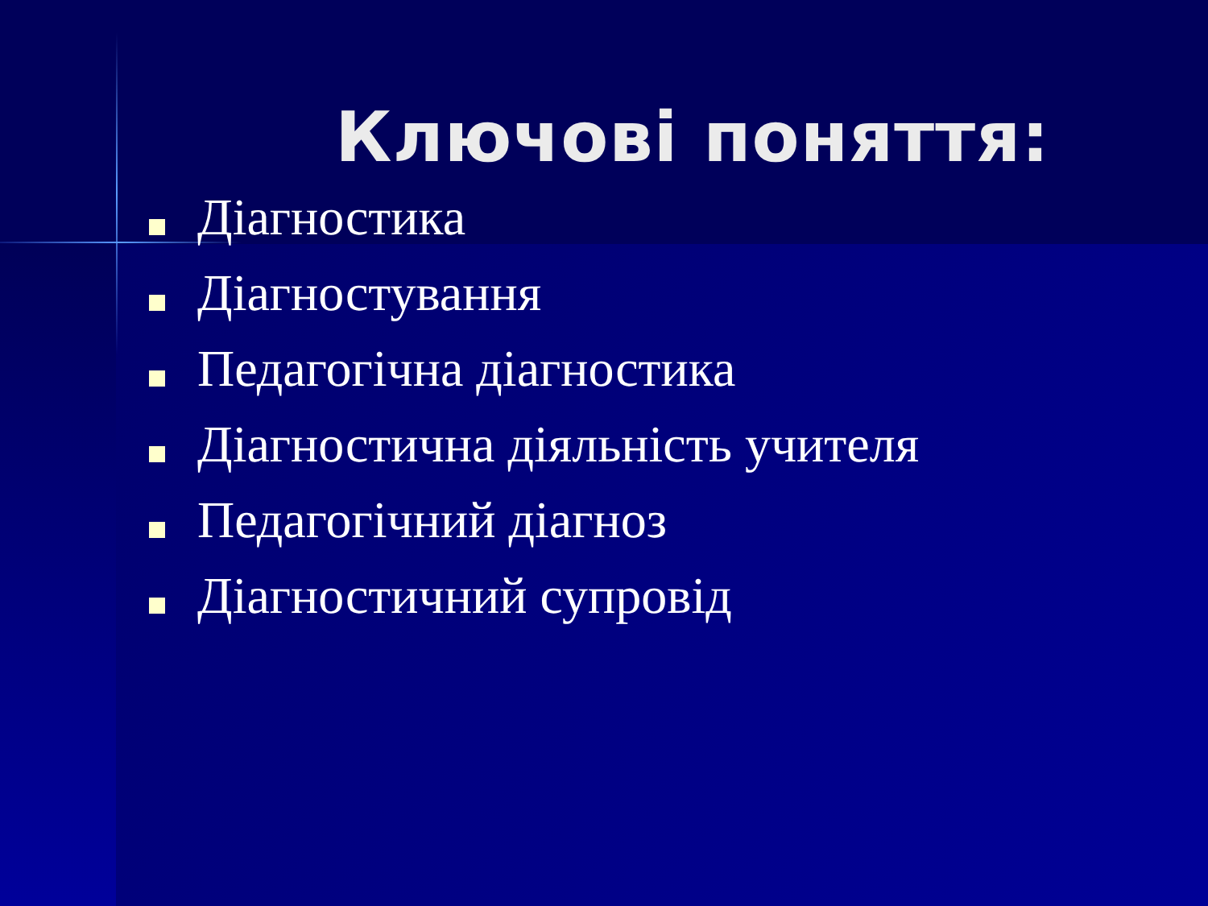Ключові поняття:
Діагностика
Діагностування
Педагогічна діагностика
Діагностична діяльність учителя
Педагогічний діагноз
Діагностичний супровід